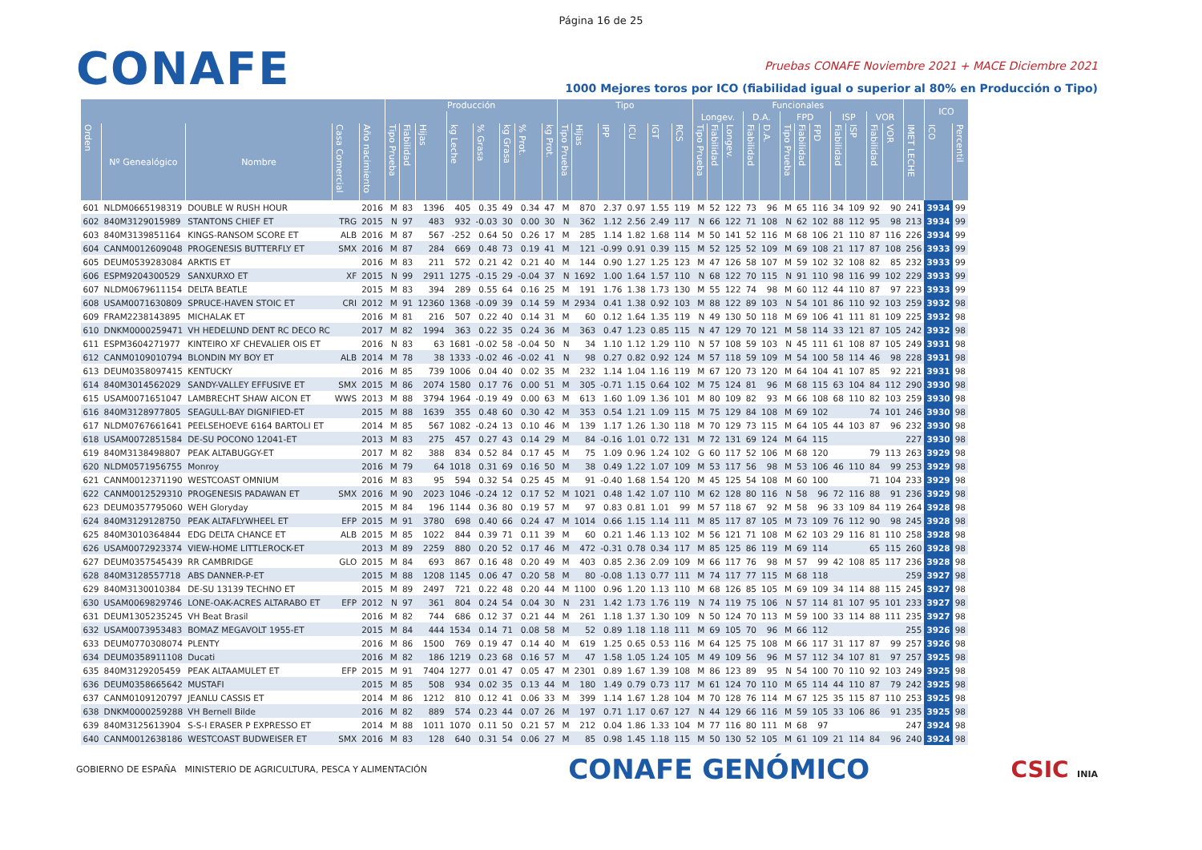Página 16 de 25
CONAFE
Pruebas CONAFE Noviembre 2021 + MACE Diciembre 2021
1000 Mejores toros por ICO (fiabilidad igual o superior al 80% en Producción o Tipo)
| | | | | | Producción | | | | | | | | Tipo | | | | | | Funcionales | | | | | | | | | | | | | ICO | |
| --- | --- | --- | --- | --- | --- | --- | --- | --- | --- | --- | --- | --- | --- | --- | --- | --- | --- | --- | --- | --- | --- | --- | --- | --- | --- | --- | --- | --- | --- | --- | --- | --- | --- |
| | | | | | | | | | | | | | | | | | | | Longev. | | | D.A. | | FPD | | | ISP | | VOR | | | | |
| Orden | Nº Genealógico | Nombre | Casa Comercial | Año nacimiento | Tipo Prueba | Fiabilidad | Hijas | kg Leche | % Grasa | kg Grasa | % Prot. | kg Prot. | Tipo Prueba | Hijas | IPP | ICU | IGT | RCS | Tipo Prueba | Fiabilidad | Longev. | Fiabilidad | D.A. | Tipo Prueba | Fiabilidad | FPD | Fiabilidad | ISP | Fiabilidad | VOR | IMET LECHE | ICO | Percentil |
| 601 | NLDM0665198319 | DOUBLE W RUSH HOUR | | 2016 | M | 83 | 1396 | 405 | 0.35 | 49 | 0.34 | 47 | M | 870 | 2.37 | 0.97 | 1.55 | 119 | M | 52 | 122 | 73 | 96 | M | 65 | 116 | 34 | 109 | 92 | 90 | 241 | 3934 | 99 |
| 602 | 840M3129015989 | STANTONS CHIEF ET | TRG | 2015 | N | 97 | 483 | 932 | -0.03 | 30 | 0.00 | 30 | N | 362 | 1.12 | 2.56 | 2.49 | 117 | N | 66 | 122 | 71 | 108 | N | 62 | 102 | 88 | 112 | 95 | 98 | 213 | 3934 | 99 |
| 603 | 840M3139851164 | KINGS-RANSOM SCORE ET | ALB | 2016 | M | 87 | 567 | -252 | 0.64 | 50 | 0.26 | 17 | M | 285 | 1.14 | 1.82 | 1.68 | 114 | M | 50 | 141 | 52 | 116 | M | 68 | 106 | 21 | 110 | 87 | 116 | 226 | 3934 | 99 |
| 604 | CANM0012609048 | PROGENESIS BUTTERFLY ET | SMX | 2016 | M | 87 | 284 | 669 | 0.48 | 73 | 0.19 | 41 | M | 121 | -0.99 | 0.91 | 0.39 | 115 | M | 52 | 125 | 52 | 109 | M | 69 | 108 | 21 | 117 | 87 | 108 | 256 | 3933 | 99 |
| 605 | DEUM0539283084 | ARKTIS ET | | 2016 | M | 83 | 211 | 572 | 0.21 | 42 | 0.21 | 40 | M | 144 | 0.90 | 1.27 | 1.25 | 123 | M | 47 | 126 | 58 | 107 | M | 59 | 102 | 32 | 108 | 82 | 85 | 232 | 3933 | 99 |
| 606 | ESPM9204300529 | SANXURXO ET | XF | 2015 | N | 99 | 2911 | 1275 | -0.15 | 29 | -0.04 | 37 | N | 1692 | 1.00 | 1.64 | 1.57 | 110 | N | 68 | 122 | 70 | 115 | N | 91 | 110 | 98 | 116 | 99 | 102 | 229 | 3933 | 99 |
| 607 | NLDM0679611154 | DELTA BEATLE | | 2015 | M | 83 | 394 | 289 | 0.55 | 64 | 0.16 | 25 | M | 191 | 1.76 | 1.38 | 1.73 | 130 | M | 55 | 122 | 74 | 98 | M | 60 | 112 | 44 | 110 | 87 | 97 | 223 | 3933 | 99 |
| 608 | USAM0071630809 | SPRUCE-HAVEN STOIC ET | CRI | 2012 | M | 91 | 12360 | 1368 | -0.09 | 39 | 0.14 | 59 | M | 2934 | 0.41 | 1.38 | 0.92 | 103 | M | 88 | 122 | 89 | 103 | N | 54 | 101 | 86 | 110 | 92 | 103 | 259 | 3932 | 98 |
| 609 | FRAM2238143895 | MICHALAK ET | | 2016 | M | 81 | 216 | 507 | 0.22 | 40 | 0.14 | 31 | M | 60 | 0.12 | 1.64 | 1.35 | 119 | N | 49 | 130 | 50 | 118 | M | 69 | 106 | 41 | 111 | 81 | 109 | 225 | 3932 | 98 |
| 610 | DNKM0000259471 | VH HEDELUND DENT RC DECO RC | | 2017 | M | 82 | 1994 | 363 | 0.22 | 35 | 0.24 | 36 | M | 363 | 0.47 | 1.23 | 0.85 | 115 | N | 47 | 129 | 70 | 121 | M | 58 | 114 | 33 | 121 | 87 | 105 | 242 | 3932 | 98 |
| 611 | ESPM3604271977 | KINTEIRO XF CHEVALIER OIS ET | | 2016 | N | 83 | 63 | 1681 | -0.02 | 58 | -0.04 | 50 | N | 34 | 1.10 | 1.12 | 1.29 | 110 | N | 57 | 108 | 59 | 103 | N | 45 | 111 | 61 | 108 | 87 | 105 | 249 | 3931 | 98 |
| 612 | CANM0109010794 | BLONDIN MY BOY ET | ALB | 2014 | M | 78 | 38 | 1333 | -0.02 | 46 | -0.02 | 41 | N | 98 | 0.27 | 0.82 | 0.92 | 124 | M | 57 | 118 | 59 | 109 | M | 54 | 100 | 58 | 114 | 46 | 98 | 228 | 3931 | 98 |
| 613 | DEUM0358097415 | KENTUCKY | | 2016 | M | 85 | 739 | 1006 | 0.04 | 40 | 0.02 | 35 | M | 232 | 1.14 | 1.04 | 1.16 | 119 | M | 67 | 120 | 73 | 120 | M | 64 | 104 | 41 | 107 | 85 | 92 | 221 | 3931 | 98 |
| 614 | 840M3014562029 | SANDY-VALLEY EFFUSIVE ET | SMX | 2015 | M | 86 | 2074 | 1580 | 0.17 | 76 | 0.00 | 51 | M | 305 | -0.71 | 1.15 | 0.64 | 102 | M | 75 | 124 | 81 | 96 | M | 68 | 115 | 63 | 104 | 84 | 112 | 290 | 3930 | 98 |
| 615 | USAM0071651047 | LAMBRECHT SHAW AICON ET | WWS | 2013 | M | 88 | 3794 | 1964 | -0.19 | 49 | 0.00 | 63 | M | 613 | 1.60 | 1.09 | 1.36 | 101 | M | 80 | 109 | 82 | 93 | M | 66 | 108 | 68 | 110 | 82 | 103 | 259 | 3930 | 98 |
| 616 | 840M3128977805 | SEAGULL-BAY DIGNIFIED-ET | | 2015 | M | 88 | 1639 | 355 | 0.48 | 60 | 0.30 | 42 | M | 353 | 0.54 | 1.21 | 1.09 | 115 | M | 75 | 129 | 84 | 108 | M | 69 | 102 | | | 74 | 101 | 246 | 3930 | 98 |
| 617 | NLDM0767661641 | PEELSEHOEVE 6164 BARTOLI ET | | 2014 | M | 85 | 567 | 1082 | -0.24 | 13 | 0.10 | 46 | M | 139 | 1.17 | 1.26 | 1.30 | 118 | M | 70 | 129 | 73 | 115 | M | 64 | 105 | 44 | 103 | 87 | 96 | 232 | 3930 | 98 |
| 618 | USAM0072851584 | DE-SU POCONO 12041-ET | | 2013 | M | 83 | 275 | 457 | 0.27 | 43 | 0.14 | 29 | M | 84 | -0.16 | 1.01 | 0.72 | 131 | M | 72 | 131 | 69 | 124 | M | 64 | 115 | | | | | 227 | 3930 | 98 |
| 619 | 840M3138498807 | PEAK ALTABUGGY-ET | | 2017 | M | 82 | 388 | 834 | 0.52 | 84 | 0.17 | 45 | M | 75 | 1.09 | 0.96 | 1.24 | 102 | G | 60 | 117 | 52 | 106 | M | 68 | 120 | | | 79 | 113 | 263 | 3929 | 98 |
| 620 | NLDM0571956755 | Monroy | | 2016 | M | 79 | 64 | 1018 | 0.31 | 69 | 0.16 | 50 | M | 38 | 0.49 | 1.22 | 1.07 | 109 | M | 53 | 117 | 56 | 98 | M | 53 | 106 | 46 | 110 | 84 | 99 | 253 | 3929 | 98 |
| 621 | CANM0012371190 | WESTCOAST OMNIUM | | 2016 | M | 83 | 95 | 594 | 0.32 | 54 | 0.25 | 45 | M | 91 | -0.40 | 1.68 | 1.54 | 120 | M | 45 | 125 | 54 | 108 | M | 60 | 100 | | | 71 | 104 | 233 | 3929 | 98 |
| 622 | CANM0012529310 | PROGENESIS PADAWAN ET | SMX | 2016 | M | 90 | 2023 | 1046 | -0.24 | 12 | 0.17 | 52 | M | 1021 | 0.48 | 1.42 | 1.07 | 110 | M | 62 | 128 | 80 | 116 | N | 58 | 96 | 72 | 116 | 88 | 91 | 236 | 3929 | 98 |
| 623 | DEUM0357795060 | WEH Gloryday | | 2015 | M | 84 | 196 | 1144 | 0.36 | 80 | 0.19 | 57 | M | 97 | 0.83 | 0.81 | 1.01 | 99 | M | 57 | 118 | 67 | 92 | M | 58 | 96 | 33 | 109 | 84 | 119 | 264 | 3928 | 98 |
| 624 | 840M3129128750 | PEAK ALTAFLYWHEEL ET | EFP | 2015 | M | 91 | 3780 | 698 | 0.40 | 66 | 0.24 | 47 | M | 1014 | 0.66 | 1.15 | 1.14 | 111 | M | 85 | 117 | 87 | 105 | M | 73 | 109 | 76 | 112 | 90 | 98 | 245 | 3928 | 98 |
| 625 | 840M3010364844 | EDG DELTA CHANCE ET | ALB | 2015 | M | 85 | 1022 | 844 | 0.39 | 71 | 0.11 | 39 | M | 60 | 0.21 | 1.46 | 1.13 | 102 | M | 56 | 121 | 71 | 108 | M | 62 | 103 | 29 | 116 | 81 | 110 | 258 | 3928 | 98 |
| 626 | USAM0072923374 | VIEW-HOME LITTLEROCK-ET | | 2013 | M | 89 | 2259 | 880 | 0.20 | 52 | 0.17 | 46 | M | 472 | -0.31 | 0.78 | 0.34 | 117 | M | 85 | 125 | 86 | 119 | M | 69 | 114 | | | 65 | 115 | 260 | 3928 | 98 |
| 627 | DEUM0357545439 | RR CAMBRIDGE | GLO | 2015 | M | 84 | 693 | 867 | 0.16 | 48 | 0.20 | 49 | M | 403 | 0.85 | 2.36 | 2.09 | 109 | M | 66 | 117 | 76 | 98 | M | 57 | 99 | 42 | 108 | 85 | 117 | 236 | 3928 | 98 |
| 628 | 840M3128557718 | ABS DANNER-P-ET | | 2015 | M | 88 | 1208 | 1145 | 0.06 | 47 | 0.20 | 58 | M | 80 | -0.08 | 1.13 | 0.77 | 111 | M | 74 | 117 | 77 | 115 | M | 68 | 118 | | | | | 259 | 3927 | 98 |
| 629 | 840M3130010384 | DE-SU 13139 TECHNO ET | | 2015 | M | 89 | 2497 | 721 | 0.22 | 48 | 0.20 | 44 | M | 1100 | 0.96 | 1.20 | 1.13 | 110 | M | 68 | 126 | 85 | 105 | M | 69 | 109 | 34 | 114 | 88 | 115 | 245 | 3927 | 98 |
| 630 | USAM0069829746 | LONE-OAK-ACRES ALTARABO ET | EFP | 2012 | N | 97 | 361 | 804 | 0.24 | 54 | 0.04 | 30 | N | 231 | 1.42 | 1.73 | 1.76 | 119 | N | 74 | 119 | 75 | 106 | N | 57 | 114 | 81 | 107 | 95 | 101 | 233 | 3927 | 98 |
| 631 | DEUM1305235245 | VH Beat Brasil | | 2016 | M | 82 | 744 | 686 | 0.12 | 37 | 0.21 | 44 | M | 261 | 1.18 | 1.37 | 1.30 | 109 | N | 50 | 124 | 70 | 113 | M | 59 | 100 | 33 | 114 | 88 | 111 | 235 | 3927 | 98 |
| 632 | USAM0073953483 | BOMAZ MEGAVOLT 1955-ET | | 2015 | M | 84 | 444 | 1534 | 0.14 | 71 | 0.08 | 58 | M | 52 | 0.89 | 1.18 | 1.18 | 111 | M | 69 | 105 | 70 | 96 | M | 66 | 112 | | | | | 255 | 3926 | 98 |
| 633 | DEUM0770308074 | PLENTY | | 2016 | M | 86 | 1500 | 769 | 0.19 | 47 | 0.14 | 40 | M | 619 | 1.25 | 0.65 | 0.53 | 116 | M | 64 | 125 | 75 | 108 | M | 66 | 117 | 31 | 117 | 87 | 99 | 257 | 3926 | 98 |
| 634 | DEUM0358911108 | Ducati | | 2016 | M | 82 | 186 | 1219 | 0.23 | 68 | 0.16 | 57 | M | 47 | 1.58 | 1.05 | 1.24 | 105 | M | 49 | 109 | 56 | 96 | M | 57 | 112 | 34 | 107 | 81 | 97 | 257 | 3925 | 98 |
| 635 | 840M3129205459 | PEAK ALTAAMULET ET | EFP | 2015 | M | 91 | 7404 | 1277 | 0.01 | 47 | 0.05 | 47 | M | 2301 | 0.89 | 1.67 | 1.39 | 108 | M | 86 | 123 | 89 | 95 | N | 54 | 100 | 70 | 110 | 92 | 103 | 249 | 3925 | 98 |
| 636 | DEUM0358665642 | MUSTAFI | | 2015 | M | 85 | 508 | 934 | 0.02 | 35 | 0.13 | 44 | M | 180 | 1.49 | 0.79 | 0.73 | 117 | M | 61 | 124 | 70 | 110 | M | 65 | 114 | 44 | 110 | 87 | 79 | 242 | 3925 | 98 |
| 637 | CANM0109120797 | JEANLU CASSIS ET | | 2014 | M | 86 | 1212 | 810 | 0.12 | 41 | 0.06 | 33 | M | 399 | 1.14 | 1.67 | 1.28 | 104 | M | 70 | 128 | 76 | 114 | M | 67 | 125 | 35 | 115 | 87 | 110 | 253 | 3925 | 98 |
| 638 | DNKM0000259288 | VH Bernell Bilde | | 2016 | M | 82 | 889 | 574 | 0.23 | 44 | 0.07 | 26 | M | 197 | 0.71 | 1.17 | 0.67 | 127 | N | 44 | 129 | 66 | 116 | M | 59 | 105 | 33 | 106 | 86 | 91 | 235 | 3925 | 98 |
| 639 | 840M3125613904 | S-S-I ERASER P EXPRESSO ET | | 2014 | M | 88 | 1011 | 1070 | 0.11 | 50 | 0.21 | 57 | M | 212 | 0.04 | 1.86 | 1.33 | 104 | M | 77 | 116 | 80 | 111 | M | 68 | 97 | | | | | 247 | 3924 | 98 |
| 640 | CANM0012638186 | WESTCOAST BUDWEISER ET | SMX | 2016 | M | 83 | 128 | 640 | 0.31 | 54 | 0.06 | 27 | M | 85 | 0.98 | 1.45 | 1.18 | 115 | M | 50 | 130 | 52 | 105 | M | 61 | 109 | 21 | 114 | 84 | 96 | 240 | 3924 | 98 |
GOBIERNO DE ESPAÑA MINISTERIO DE AGRICULTURA, PESCA Y ALIMENTACIÓN
CONAFE GENÓMICO
CSIC INIA